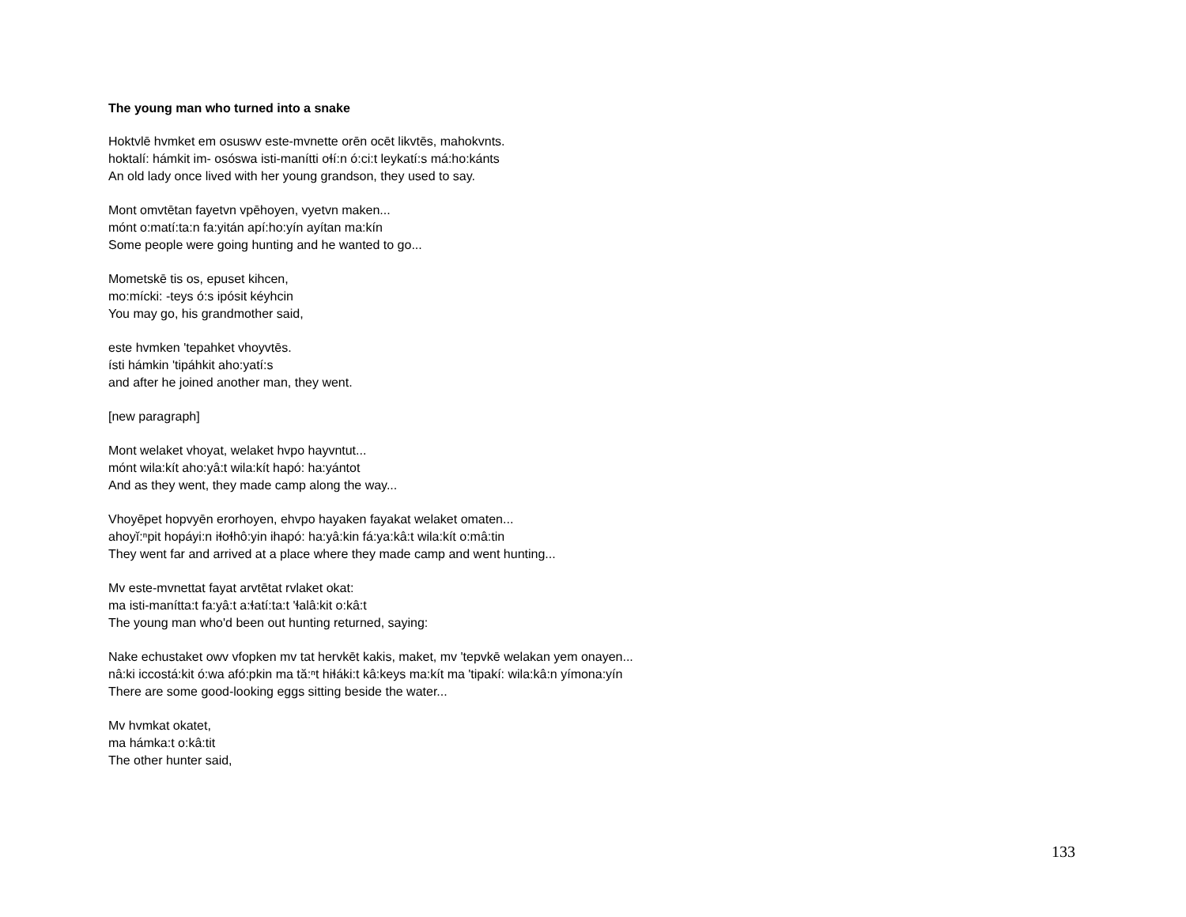The young man who turned into a snake
Hoktvlē hvmket em osuswv este-mvnette orēn ocēt likvtēs, mahokvnts.
hoktalí: hámkit im- osóswa isti-manítti oɬí:n ó:ci:t leykatí:s má:ho:kánts
An old lady once lived with her young grandson, they used to say.
Mont omvtētan fayetvn vpēhoyen, vyetvn maken...
mónt o:matí:ta:n fa:yitán apí:ho:yín ayítan ma:kín
Some people were going hunting and he wanted to go...
Mometskē tis os, epuset kihcen,
mo:mícki: -teys ó:s ipósit kéyhcin
You may go, his grandmother said,
este hvmken 'tepahket vhoyvtēs.
ísti hámkin 'tipáhkit aho:yatí:s
and after he joined another man, they went.
[new paragraph]
Mont welaket vhoyat, welaket hvpo hayvntut...
mónt wila:kít aho:yâ:t wila:kít hapó: ha:yántot
And as they went, they made camp along the way...
Vhoyēpet hopvyēn erorhoyen, ehvpo hayaken fayakat welaket omaten...
ahoyĭ:ⁿpit hopáyi:n iɬoɬhô:yin ihapó: ha:yâ:kin fá:ya:kâ:t wila:kít o:mâ:tin
They went far and arrived at a place where they made camp and went hunting...
Mv este-mvnettat fayat arvtētat rvlaket okat:
ma isti-manítta:t fa:yâ:t a:ɬatí:ta:t 'ɬalâ:kit o:kâ:t
The young man who'd been out hunting returned, saying:
Nake echustaket owv vfopken mv tat hervkēt kakis, maket, mv 'tepvkē welakan yem onayen...
nâ:ki iccostá:kit ó:wa afó:pkin ma tă:ⁿt hiɬáki:t kâ:keys ma:kít ma 'tipakí: wila:kâ:n yímona:yín
There are some good-looking eggs sitting beside the water...
Mv hvmkat okatet,
ma hámka:t o:kâ:tit
The other hunter said,
133